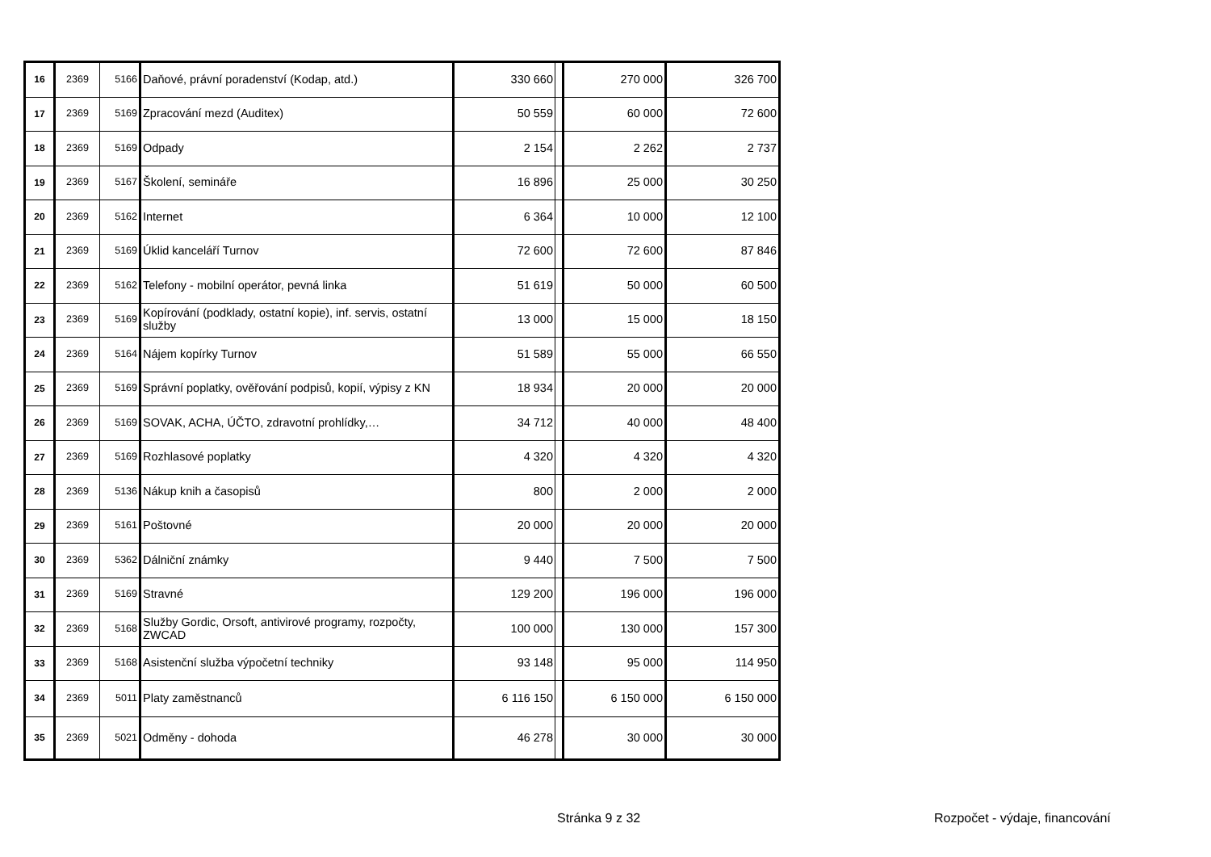| 16 | 2369 | 5166 | Daňové, právní poradenství (Kodap, atd.) | 330 660 | | 270 000 | 326 700 |
| 17 | 2369 | 5169 | Zpracování mezd (Auditex) | 50 559 | | 60 000 | 72 600 |
| 18 | 2369 | 5169 | Odpady | 2 154 | | 2 262 | 2 737 |
| 19 | 2369 | 5167 | Školení, semináře | 16 896 | | 25 000 | 30 250 |
| 20 | 2369 | 5162 | Internet | 6 364 | | 10 000 | 12 100 |
| 21 | 2369 | 5169 | Úklid kanceláří Turnov | 72 600 | | 72 600 | 87 846 |
| 22 | 2369 | 5162 | Telefony - mobilní operátor, pevná linka | 51 619 | | 50 000 | 60 500 |
| 23 | 2369 | 5169 | Kopírování (podklady, ostatní kopie), inf. servis, ostatní služby | 13 000 | | 15 000 | 18 150 |
| 24 | 2369 | 5164 | Nájem kopírky Turnov | 51 589 | | 55 000 | 66 550 |
| 25 | 2369 | 5169 | Správní poplatky, ověřování podpisů, kopií, výpisy z KN | 18 934 | | 20 000 | 20 000 |
| 26 | 2369 | 5169 | SOVAK, ACHA, ÚČTO, zdravotní prohlídky,… | 34 712 | | 40 000 | 48 400 |
| 27 | 2369 | 5169 | Rozhlasové poplatky | 4 320 | | 4 320 | 4 320 |
| 28 | 2369 | 5136 | Nákup knih a časopisů | 800 | | 2 000 | 2 000 |
| 29 | 2369 | 5161 | Poštovné | 20 000 | | 20 000 | 20 000 |
| 30 | 2369 | 5362 | Dálniční známky | 9 440 | | 7 500 | 7 500 |
| 31 | 2369 | 5169 | Stravné | 129 200 | | 196 000 | 196 000 |
| 32 | 2369 | 5168 | Služby Gordic, Orsoft, antivirové programy, rozpočty, ZWCAD | 100 000 | | 130 000 | 157 300 |
| 33 | 2369 | 5168 | Asistenční služba výpočetní techniky | 93 148 | | 95 000 | 114 950 |
| 34 | 2369 | 5011 | Platy zaměstnanců | 6 116 150 | | 6 150 000 | 6 150 000 |
| 35 | 2369 | 5021 | Odměny - dohoda | 46 278 | | 30 000 | 30 000 |
Stránka 9 z 32 Rozpočet - výdaje, financování